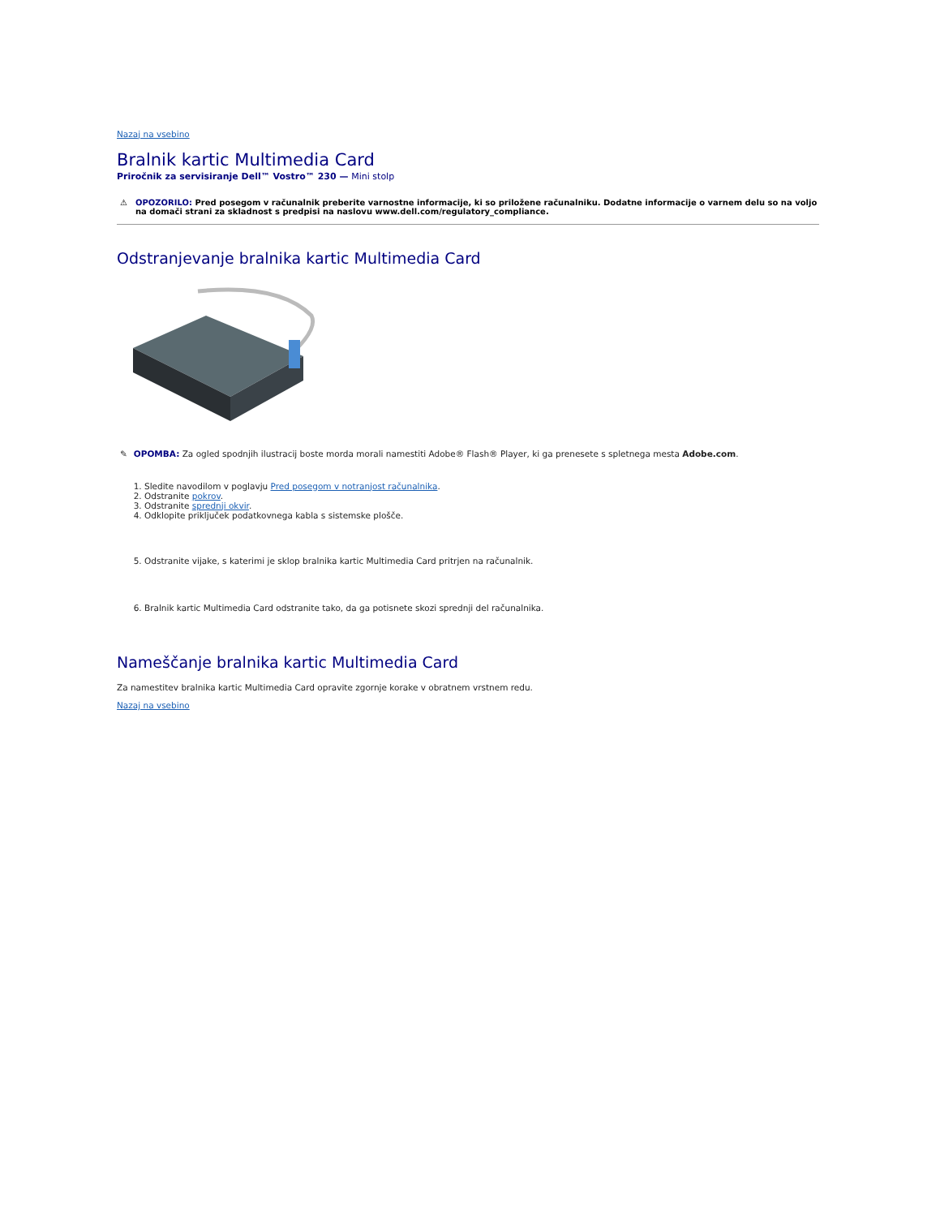Nazaj na vsebino
Bralnik kartic Multimedia Card
Priročnik za servisiranje Dell™ Vostro™ 230 — Mini stolp
⚠ OPOZORILO: Pred posegom v računalnik preberite varnostne informacije, ki so priložene računalniku. Dodatne informacije o varnem delu so na voljo na domači strani za skladnost s predpisi na naslovu www.dell.com/regulatory_compliance.
Odstranjevanje bralnika kartic Multimedia Card
✎ OPOMBA: Za ogled spodnjih ilustracij boste morda morali namestiti Adobe® Flash® Player, ki ga prenesete s spletnega mesta Adobe.com.
1. Sledite navodilom v poglavju Pred posegom v notranjost računalnika.
2. Odstranite pokrov.
3. Odstranite sprednji okvir.
4. Odklopite priključek podatkovnega kabla s sistemske plošče.
5. Odstranite vijake, s katerimi je sklop bralnika kartic Multimedia Card pritrjen na računalnik.
6. Bralnik kartic Multimedia Card odstranite tako, da ga potisnete skozi sprednji del računalnika.
Nameščanje bralnika kartic Multimedia Card
Za namestitev bralnika kartic Multimedia Card opravite zgornje korake v obratnem vrstnem redu.
Nazaj na vsebino